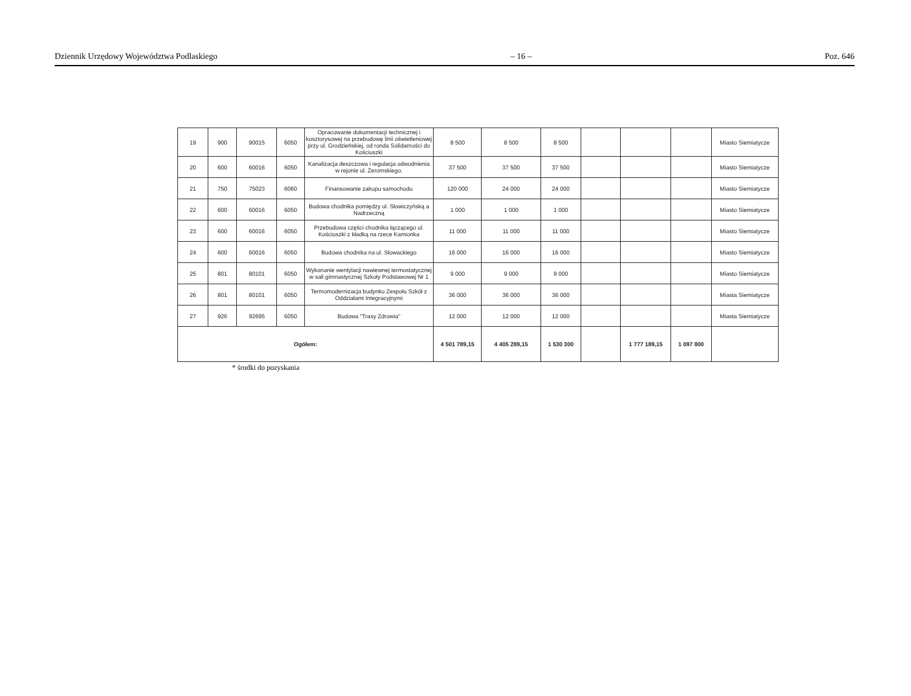Dziennik Urzędowy Województwa Podlaskiego – 16 – Poz. 646
| 19 | 900 | 90015 | 6050 | Opracowanie dokumentacji technicznej i kosztorysowej na przebudowę linii oświetleniowej przy ul. Grodzieńskiej, od ronda Solidarności do Kościuszki | 8 500 | 8 500 | 8 500 | | | | Miasto Siemiatycze |
| 20 | 600 | 60016 | 6050 | Kanalizacja deszczowa i regulacja odwodnienia w rejonie ul. Żeromskiego. | 37 500 | 37 500 | 37 500 | | | | Miasto Siemiatycze |
| 21 | 750 | 75023 | 6060 | Finansowanie zakupu samochodu | 120 000 | 24 000 | 24 000 | | | | Miasto Siemiatycze |
| 22 | 600 | 60016 | 6050 | Budowa chodnika pomiędzy ul. Słowiczyńską a Nadrzeczną | 1 000 | 1 000 | 1 000 | | | | Miasto Siemiatycze |
| 23 | 600 | 60016 | 6050 | Przebudowa części chodnika łączącego ul. Kościuszki z kładką na rzece Kamionka | 11 000 | 11 000 | 11 000 | | | | Miasto Siemiatycze |
| 24 | 600 | 60016 | 6050 | Budowa chodnika na ul. Słowackiego | 16 000 | 16 000 | 16 000 | | | | Miasto Siemiatycze |
| 25 | 801 | 80101 | 6050 | Wykonanie wentylacji nawiewnej termostatycznej w sali gimnastycznej Szkoły Podstawowej Nr 1 | 9 000 | 9 000 | 9 000 | | | | Miasto Siemiatycze |
| 26 | 801 | 80101 | 6050 | Termomodernizacja budynku Zespołu Szkół z Oddziałami Integracyjnymi | 36 000 | 36 000 | 36 000 | | | | Miasta Siemiatycze |
| 27 | 926 | 92695 | 6050 | Budowa "Trasy Zdrowia" | 12 000 | 12 000 | 12 000 | | | | Miasta Siemiatycze |
| Ogółem: | | | | | 4 501 789,15 | 4 405 289,15 | 1 530 300 | | 1 777 189,15 | 1 097 800 | |
* środki do pozyskania